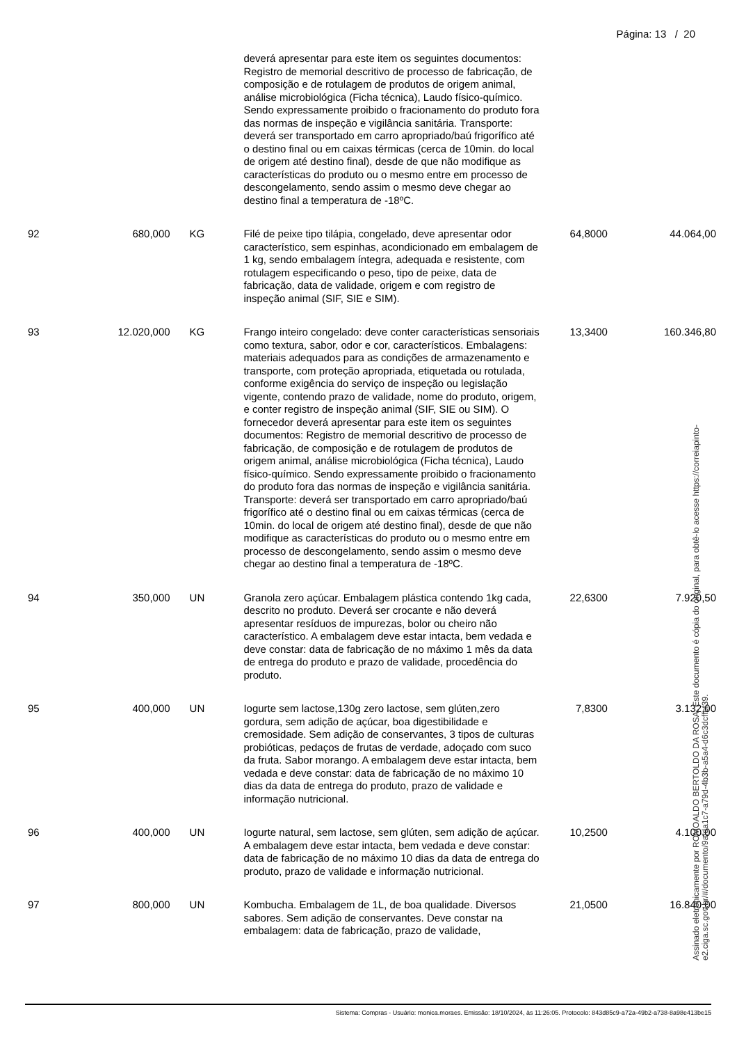Página: 13 / 20
| | | | deverá apresentar para este item os seguintes documentos: Registro de memorial descritivo de processo de fabricação, de composição e de rotulagem de produtos de origem animal, análise microbiológica (Ficha técnica), Laudo físico-químico. Sendo expressamente proibido o fracionamento do produto fora das normas de inspeção e vigilância sanitária. Transporte: deverá ser transportado em carro apropriado/baú frigorífico até o destino final ou em caixas térmicas (cerca de 10min. do local de origem até destino final), desde de que não modifique as características do produto ou o mesmo entre em processo de descongelamento, sendo assim o mesmo deve chegar ao destino final a temperatura de -18ºC. | | |
| 92 | 680,000 | KG | Filé de peixe tipo tilápia, congelado, deve apresentar odor característico, sem espinhas, acondicionado em embalagem de 1 kg, sendo embalagem íntegra, adequada e resistente, com rotulagem especificando o peso, tipo de peixe, data de fabricação, data de validade, origem e com registro de inspeção animal (SIF, SIE e SIM). | 64,8000 | 44.064,00 |
| 93 | 12.020,000 | KG | Frango inteiro congelado: deve conter características sensoriais como textura, sabor, odor e cor, característicos. Embalagens: materiais adequados para as condições de armazenamento e transporte, com proteção apropriada, etiquetada ou rotulada, conforme exigência do serviço de inspeção ou legislação vigente, contendo prazo de validade, nome do produto, origem, e conter registro de inspeção animal (SIF, SIE ou SIM). O fornecedor deverá apresentar para este item os seguintes documentos: Registro de memorial descritivo de processo de fabricação, de composição e de rotulagem de produtos de origem animal, análise microbiológica (Ficha técnica), Laudo físico-químico. Sendo expressamente proibido o fracionamento do produto fora das normas de inspeção e vigilância sanitária. Transporte: deverá ser transportado em carro apropriado/baú frigorífico até o destino final ou em caixas térmicas (cerca de 10min. do local de origem até destino final), desde de que não modifique as características do produto ou o mesmo entre em processo de descongelamento, sendo assim o mesmo deve chegar ao destino final a temperatura de -18ºC. | 13,3400 | 160.346,80 |
| 94 | 350,000 | UN | Granola zero açúcar. Embalagem plástica contendo 1kg cada, descrito no produto. Deverá ser crocante e não deverá apresentar resíduos de impurezas, bolor ou cheiro não característico. A embalagem deve estar intacta, bem vedada e deve constar: data de fabricação de no máximo 1 mês da data de entrega do produto e prazo de validade, procedência do produto. | 22,6300 | 7.920,50 |
| 95 | 400,000 | UN | Iogurte sem lactose,130g zero lactose, sem glúten,zero gordura, sem adição de açúcar, boa digestibilidade e cremosidade. Sem adição de conservantes, 3 tipos de culturas probióticas, pedaços de frutas de verdade, adoçado com suco da fruta. Sabor morango. A embalagem deve estar intacta, bem vedada e deve constar: data de fabricação de no máximo 10 dias da data de entrega do produto, prazo de validade e informação nutricional. | 7,8300 | 3.132,00 |
| 96 | 400,000 | UN | Iogurte natural, sem lactose, sem glúten, sem adição de açúcar. A embalagem deve estar intacta, bem vedada e deve constar: data de fabricação de no máximo 10 dias da data de entrega do produto, prazo de validade e informação nutricional. | 10,2500 | 4.100,00 |
| 97 | 800,000 | UN | Kombucha. Embalagem de 1L, de boa qualidade. Diversos sabores. Sem adição de conservantes. Deve constar na embalagem: data de fabricação, prazo de validade, | 21,0500 | 16.840,00 |
Assinado eletronicamente por ROMOALDO BERTOLDO DA ROSA. Este documento é cópia do original, para obtê-lo acesse https://correiapinto-e2.ciga.sc.gov.br/#/documento/9afda1c7-a79d-4b3b-a5a4-d6c3dcffcf39.
Sistema: Compras - Usuário: monica.moraes. Emissão: 18/10/2024, às 11:26:05. Protocolo: 843d85c9-a72a-49b2-a738-8a98e413be15